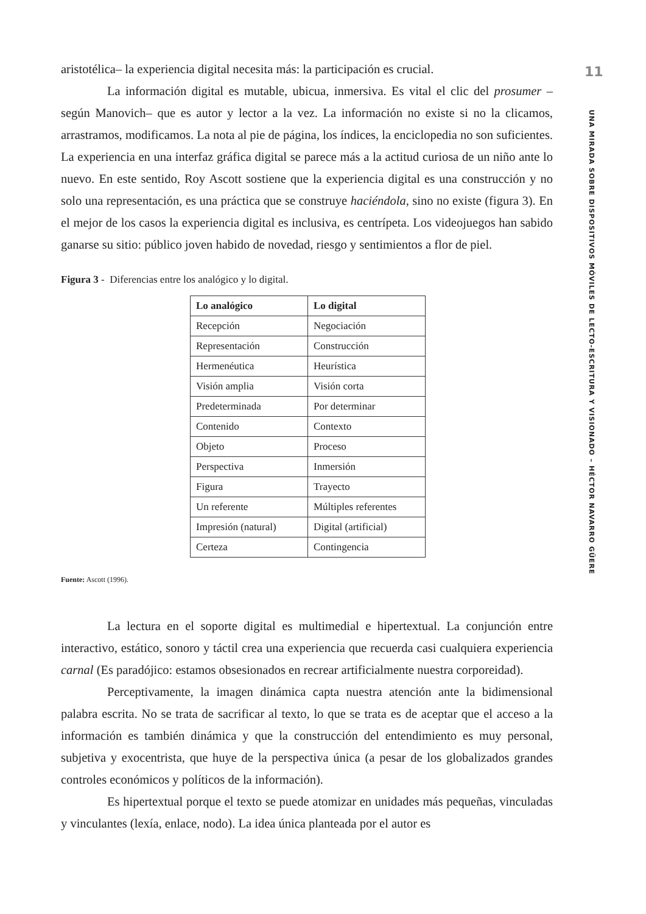aristotélica– la experiencia digital necesita más: la participación es crucial.
La información digital es mutable, ubicua, inmersiva. Es vital el clic del prosumer –según Manovich– que es autor y lector a la vez. La información no existe si no la clicamos, arrastramos, modificamos. La nota al pie de página, los índices, la enciclopedia no son suficientes. La experiencia en una interfaz gráfica digital se parece más a la actitud curiosa de un niño ante lo nuevo. En este sentido, Roy Ascott sostiene que la experiencia digital es una construcción y no solo una representación, es una práctica que se construye haciéndola, sino no existe (figura 3). En el mejor de los casos la experiencia digital es inclusiva, es centrípeta. Los videojuegos han sabido ganarse su sitio: público joven habido de novedad, riesgo y sentimientos a flor de piel.
Figura 3 - Diferencias entre los analógico y lo digital.
| Lo analógico | Lo digital |
| --- | --- |
| Recepción | Negociación |
| Representación | Construcción |
| Hermenéutica | Heurística |
| Visión amplia | Visión corta |
| Predeterminada | Por determinar |
| Contenido | Contexto |
| Objeto | Proceso |
| Perspectiva | Inmersión |
| Figura | Trayecto |
| Un referente | Múltiples referentes |
| Impresión (natural) | Digital (artificial) |
| Certeza | Contingencia |
Fuente: Ascott (1996).
La lectura en el soporte digital es multimedial e hipertextual. La conjunción entre interactivo, estático, sonoro y táctil crea una experiencia que recuerda casi cualquiera experiencia carnal (Es paradójico: estamos obsesionados en recrear artificialmente nuestra corporeidad).
Perceptivamente, la imagen dinámica capta nuestra atención ante la bidimensional palabra escrita. No se trata de sacrificar al texto, lo que se trata es de aceptar que el acceso a la información es también dinámica y que la construcción del entendimiento es muy personal, subjetiva y exocentrista, que huye de la perspectiva única (a pesar de los globalizados grandes controles económicos y políticos de la información).
Es hipertextual porque el texto se puede atomizar en unidades más pequeñas, vinculadas y vinculantes (lexía, enlace, nodo). La idea única planteada por el autor es
11
UNA MIRADA SOBRE DISPOSITIVOS MÓVILES DE LECTO-ESCRITURA Y VISIONADO – HÉCTOR NAVARRO GÜERE